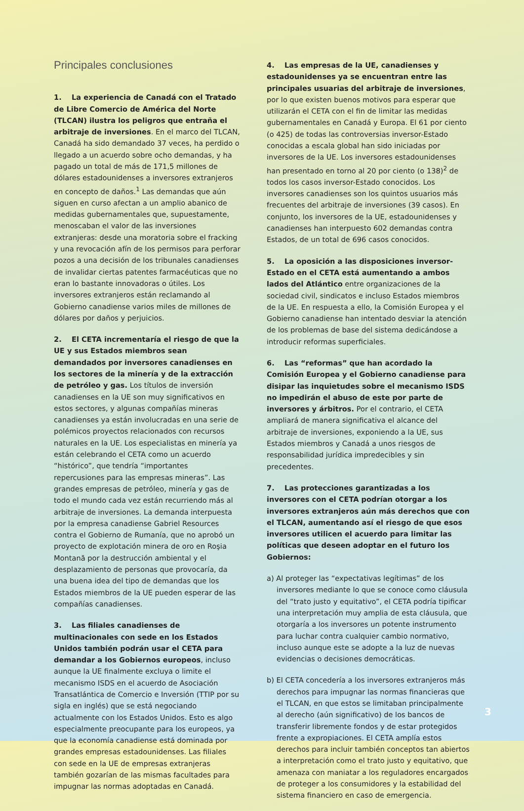Principales conclusiones
1. La experiencia de Canadá con el Tratado de Libre Comercio de América del Norte (TLCAN) ilustra los peligros que entraña el arbitraje de inversiones. En el marco del TLCAN, Canadá ha sido demandado 37 veces, ha perdido o llegado a un acuerdo sobre ocho demandas, y ha pagado un total de más de 171,5 millones de dólares estadounidenses a inversores extranjeros en concepto de daños.<sup>1</sup> Las demandas que aún siguen en curso afectan a un amplio abanico de medidas gubernamentales que, supuestamente, menoscaban el valor de las inversiones extranjeras: desde una moratoria sobre el fracking y una revocación afín de los permisos para perforar pozos a una decisión de los tribunales canadienses de invalidar ciertas patentes farmacéuticas que no eran lo bastante innovadoras o útiles. Los inversores extranjeros están reclamando al Gobierno canadiense varios miles de millones de dólares por daños y perjuicios.
2. El CETA incrementaría el riesgo de que la UE y sus Estados miembros sean demandados por inversores canadienses en los sectores de la minería y de la extracción de petróleo y gas. Los títulos de inversión canadienses en la UE son muy significativos en estos sectores, y algunas compañías mineras canadienses ya están involucradas en una serie de polémicos proyectos relacionados con recursos naturales en la UE. Los especialistas en minería ya están celebrando el CETA como un acuerdo “histórico”, que tendría “importantes repercusiones para las empresas mineras”. Las grandes empresas de petróleo, minería y gas de todo el mundo cada vez están recurriendo más al arbitraje de inversiones. La demanda interpuesta por la empresa canadiense Gabriel Resources contra el Gobierno de Rumanía, que no aprobó un proyecto de explotación minera de oro en Roşia Montană por la destrucción ambiental y el desplazamiento de personas que provocaría, da una buena idea del tipo de demandas que los Estados miembros de la UE pueden esperar de las compañías canadienses.
3. Las filiales canadienses de multinacionales con sede en los Estados Unidos también podrán usar el CETA para demandar a los Gobiernos europeos, incluso aunque la UE finalmente excluya o limite el mecanismo ISDS en el acuerdo de Asociación Transatlántica de Comercio e Inversión (TTIP por su sigla en inglés) que se está negociando actualmente con los Estados Unidos. Esto es algo especialmente preocupante para los europeos, ya que la economía canadiense está dominada por grandes empresas estadounidenses. Las filiales con sede en la UE de empresas extranjeras también gozarían de las mismas facultades para impugnar las normas adoptadas en Canadá.
4. Las empresas de la UE, canadienses y estadounidenses ya se encuentran entre las principales usuarias del arbitraje de inversiones, por lo que existen buenos motivos para esperar que utilizarán el CETA con el fin de limitar las medidas gubernamentales en Canadá y Europa. El 61 por ciento (o 425) de todas las controversias inversor-Estado conocidas a escala global han sido iniciadas por inversores de la UE. Los inversores estadounidenses han presentado en torno al 20 por ciento (o 138)<sup>2</sup> de todos los casos inversor-Estado conocidos. Los inversores canadienses son los quintos usuarios más frecuentes del arbitraje de inversiones (39 casos). En conjunto, los inversores de la UE, estadounidenses y canadienses han interpuesto 602 demandas contra Estados, de un total de 696 casos conocidos.
5. La oposición a las disposiciones inversor-Estado en el CETA está aumentando a ambos lados del Atlántico entre organizaciones de la sociedad civil, sindicatos e incluso Estados miembros de la UE. En respuesta a ello, la Comisión Europea y el Gobierno canadiense han intentado desviar la atención de los problemas de base del sistema dedicándose a introducir reformas superficiales.
6. Las “reformas” que han acordado la Comisión Europea y el Gobierno canadiense para disipar las inquietudes sobre el mecanismo ISDS no impedirán el abuso de este por parte de inversores y árbitros. Por el contrario, el CETA ampliará de manera significativa el alcance del arbitraje de inversiones, exponiendo a la UE, sus Estados miembros y Canadá a unos riesgos de responsabilidad jurídica impredecibles y sin precedentes.
7. Las protecciones garantizadas a los inversores con el CETA podrían otorgar a los inversores extranjeros aún más derechos que con el TLCAN, aumentando así el riesgo de que esos inversores utilicen el acuerdo para limitar las políticas que deseen adoptar en el futuro los Gobiernos:
a) Al proteger las “expectativas legítimas” de los inversores mediante lo que se conoce como cláusula del “trato justo y equitativo”, el CETA podría tipificar una interpretación muy amplia de esta cláusula, que otorgaría a los inversores un potente instrumento para luchar contra cualquier cambio normativo, incluso aunque este se adopte a la luz de nuevas evidencias o decisiones democráticas.
b) El CETA concedería a los inversores extranjeros más derechos para impugnar las normas financieras que el TLCAN, en que estos se limitaban principalmente al derecho (aún significativo) de los bancos de transferir libremente fondos y de estar protegidos frente a expropiaciones. El CETA amplía estos derechos para incluir también conceptos tan abiertos a interpretación como el trato justo y equitativo, que amenaza con maniatar a los reguladores encargados de proteger a los consumidores y la estabilidad del sistema financiero en caso de emergencia.
3